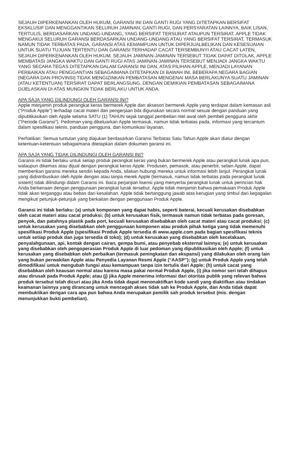SEJAUH DIPERKENANKAN OLEH HUKUM, GARANSI INI DAN GANTI RUGI YANG DITETAPKAN BERSIFAT EKSKLUSIF DAN MENGGANTIKAN SELURUH JAMINAN, GANTI RUGI, DAN PERSYARATAN LAINNYA, BAIK LISAN, TERTULIS, BERDASARKAN UNDANG-UNDANG, YANG BERSIFAT TERSURAT ATAUPUN TERSIRAT. APPLE TIDAK MENGAKUI SELURUH GARANSI BERDASARKAN UNDANG-UNDANG ATAU YANG BERSIFAT TERSIRAT, TERMASUK NAMUN TIDAK TERBATAS PADA, GARANSI ATAS KEMAMPUAN UNTUK DIPERJUALBELIKAN DAN KESESUAIAN UNTUK SUATU TUJUAN TERTENTU DAN GARANSI TERHADAP CACAT TERSEMBUNYI ATAU CACAT LATEN, SEJAUH DIPERKENANKAN OLEH HUKUM. SEJAUH JAMINAN-JAMINAN TERSEBUT TIDAK DAPAT DITOLAK, APPLE MEMBATASI JANGKA WAKTU DAN GANTI RUGI ATAS JAMINAN-JAMINAN TERSEBUT MENJADI JANGKA WAKTU YANG SECARA TEGAS DITETAPKAN DALAM GARANSI INI DAN, ATAS PILIHAN APPLE, MENJADI LAYANAN PERBAIKAN ATAU PENGGANTIAN SEBAGAIMANA DITETAPKAN DI BAWAH INI. BEBERAPA NEGARA BAGIAN (NEGARA DAN PROVINSI) TIDAK MENGIZINKAN PEMBATASAN MENGENAI MASA BERLAKUNYA SUATU JAMINAN (ATAU KETENTUAN) TERSIRAT DAPAT BERLANGSUNG, DENGAN DEMIKIAN PEMBATASAN SEBAGAIMANA DIJELASKAN DI ATAS MUNGKIN TIDAK BERLAKU UNTUK ANDA.
APA SAJA YANG DILINDUNGI OLEH GARANSI INI?
Apple menjamin produk perangkat keras bermerek Apple dan aksesori bermerek Apple yang terdapat dalam kemasan asli ("Produk Apple") terhadap cacat materi dan pengerjaan bila digunakan secara normal sesuai dengan panduan yang dipublikasikan oleh Apple selama SATU (1) TAHUN sejak tanggal pembelian ritel awal oleh pembeli pengguna akhir ("Periode Garansi"). Pedoman yang dikeluarkan Apple termasuk, namun tidak terbatas pada, informasi yang tercantum dalam spesifikasi teknis, panduan pengguna, dan komunikasi layanan.
Perhatikan: Semua tuntutan yang diajukan berdasarkan Garansi Terbatas Satu Tahun Apple akan diatur dengan ketentuan-ketentuan sebagaimana ditetapkan dalam dokumen garansi ini.
APA SAJA YANG TIDAK DILINDUNGI OLEH GARANSI INI?
Garansi ini tidak berlaku untuk setiap produk perangkat keras yang bukan bermerek Apple atau perangkat lunak apa pun, walaupun dikemas atau dijual dengan perangkat keras Apple. Produsen, pemasok, atau penerbit, selain Apple, dapat memberikan garansi mereka sendiri kepada Anda, silakan hubungi mereka untuk informasi lebih lanjut. Perangkat lunak yang didistribusikan oleh Apple dengan atau tanpa merek Apple (termasuk, namun tidak terbatas pada perangkat lunak sistem) tidak dilindungi dalam Garansi ini. Baca perjanjian lisensi yang menyertai perangkat lunak untuk perincian hak Anda berkenaan dengan penggunaan perangkat lunak tersebut. Apple tidak menjamin bahwa pemakaian Produk Apple tidak akan terganggu atau bebas dari kesalahan. Apple tidak bertanggung jawab atas kerugian yang timbul dari kegagalan mengikuti petunjuk-petunjuk yang berkaitan dengan penggunaan Produk Apple.
Garansi ini tidak berlaku: (a) untuk komponen yang dapat habis, seperti baterai, kecuali kerusakan disebabkan oleh cacat materi atau cacat produksi; (b) untuk kerusakan fisik, termasuk namun tidak terbatas pada goresan, penyok, dan patahnya plastik pada port, kecuali kerusakan disebabkan oleh cacat materi atau cacat produksi; (c) untuk kerusakan yang disebabkan oleh penggunaan komponen atau produk pihak ketiga yang tidak memenuhi spesifikasi Produk Apple (spesifikasi Produk Apple tersedia di www.apple.com pada bagian spesifikasi teknis untuk setiap produk dan juga tersedia di toko); (d) untuk kerusakan yang disebabkan oleh kecelakaan, penyalahgunaan, api, kontak dengan cairan, gempa bumi, atau penyebab eksternal lainnya; (e) untuk kerusakan yang disebabkan oleh pengoperasian Produk Apple di luar pedoman yang dipublikasikan oleh Apple; (f) untuk kerusakan yang disebabkan oleh perbaikan (termasuk peningkatan dan ekspansi) yang dilakukan oleh orang lain yang bukan perwakilan Apple atau Penyedia Layanan Resmi Apple (“AASP”); (g) untuk Produk Apple yang telah dimodifikasi untuk mengubah fungsi atau kemampuan tanpa izin tertulis dari Apple; (h) untuk cacat yang disebabkan oleh keausan normal atau karena masa pakai normal Produk Apple, (i) jika nomor seri telah dihapus atau dirusak pada Produk Apple; atau (j) jika Apple menerima informasi dari otoritas publik yang relevan bahwa produk tersebut telah dicuri atau jika Anda tidak dapat menonaktifkan kode sandi yang diaktifkan atau tindakan keamanan lainnya yang dirancang untuk mencegah akses tidak sah ke Produk Apple, dan Anda tidak dapat membuktikan dengan cara apa pun bahwa Anda merupakan pemilik sah produk tersebut (mis. dengan menunjukkan bukti pembelian).